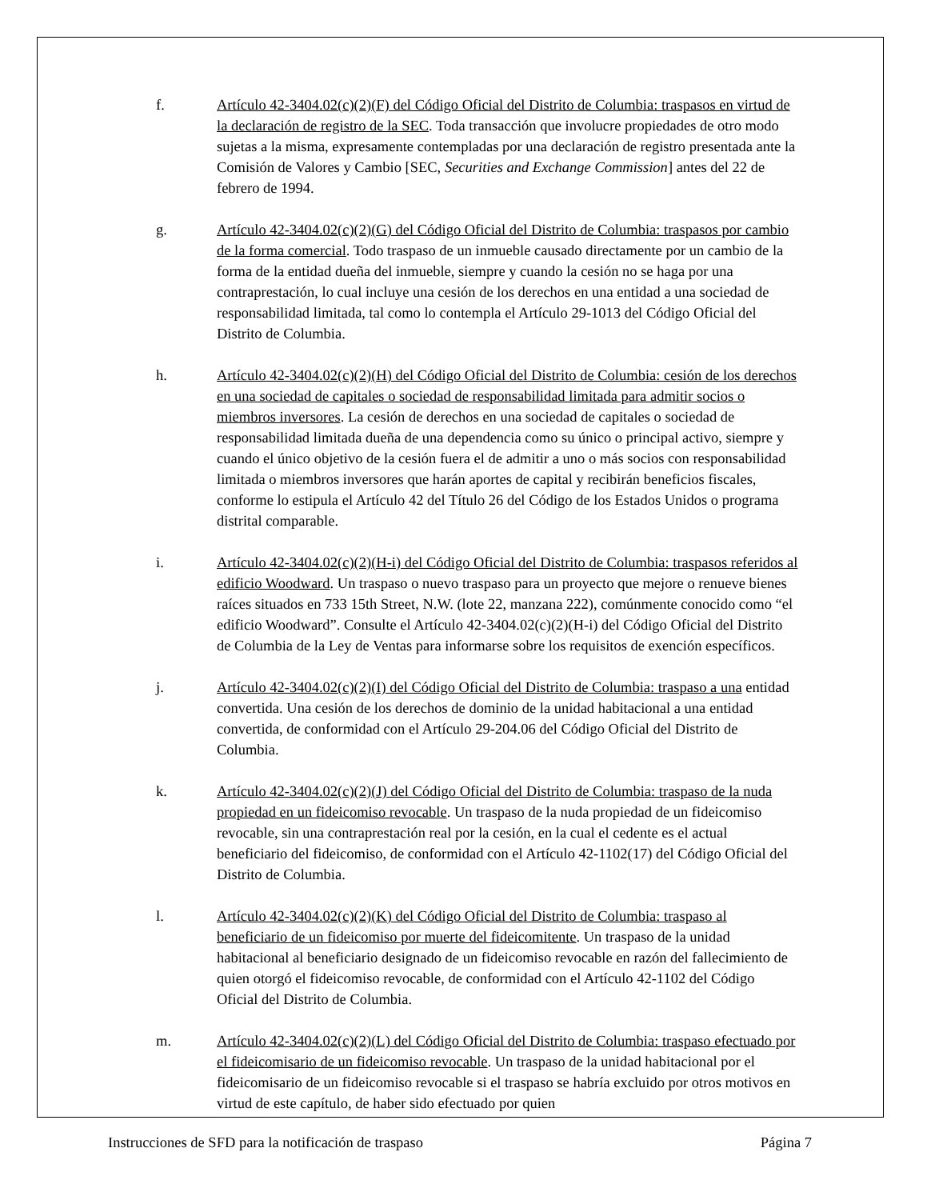f. Artículo 42-3404.02(c)(2)(F) del Código Oficial del Distrito de Columbia: traspasos en virtud de la declaración de registro de la SEC. Toda transacción que involucre propiedades de otro modo sujetas a la misma, expresamente contempladas por una declaración de registro presentada ante la Comisión de Valores y Cambio [SEC, Securities and Exchange Commission] antes del 22 de febrero de 1994.
g. Artículo 42-3404.02(c)(2)(G) del Código Oficial del Distrito de Columbia: traspasos por cambio de la forma comercial. Todo traspaso de un inmueble causado directamente por un cambio de la forma de la entidad dueña del inmueble, siempre y cuando la cesión no se haga por una contraprestación, lo cual incluye una cesión de los derechos en una entidad a una sociedad de responsabilidad limitada, tal como lo contempla el Artículo 29-1013 del Código Oficial del Distrito de Columbia.
h. Artículo 42-3404.02(c)(2)(H) del Código Oficial del Distrito de Columbia: cesión de los derechos en una sociedad de capitales o sociedad de responsabilidad limitada para admitir socios o miembros inversores. La cesión de derechos en una sociedad de capitales o sociedad de responsabilidad limitada dueña de una dependencia como su único o principal activo, siempre y cuando el único objetivo de la cesión fuera el de admitir a uno o más socios con responsabilidad limitada o miembros inversores que harán aportes de capital y recibirán beneficios fiscales, conforme lo estipula el Artículo 42 del Título 26 del Código de los Estados Unidos o programa distrital comparable.
i. Artículo 42-3404.02(c)(2)(H-i) del Código Oficial del Distrito de Columbia: traspasos referidos al edificio Woodward. Un traspaso o nuevo traspaso para un proyecto que mejore o renueve bienes raíces situados en 733 15th Street, N.W. (lote 22, manzana 222), comúnmente conocido como “el edificio Woodward”. Consulte el Artículo 42-3404.02(c)(2)(H-i) del Código Oficial del Distrito de Columbia de la Ley de Ventas para informarse sobre los requisitos de exención específicos.
j. Artículo 42-3404.02(c)(2)(I) del Código Oficial del Distrito de Columbia: traspaso a una entidad convertida. Una cesión de los derechos de dominio de la unidad habitacional a una entidad convertida, de conformidad con el Artículo 29-204.06 del Código Oficial del Distrito de Columbia.
k. Artículo 42-3404.02(c)(2)(J) del Código Oficial del Distrito de Columbia: traspaso de la nuda propiedad en un fideicomiso revocable. Un traspaso de la nuda propiedad de un fideicomiso revocable, sin una contraprestación real por la cesión, en la cual el cedente es el actual beneficiario del fideicomiso, de conformidad con el Artículo 42-1102(17) del Código Oficial del Distrito de Columbia.
l. Artículo 42-3404.02(c)(2)(K) del Código Oficial del Distrito de Columbia: traspaso al beneficiario de un fideicomiso por muerte del fideicomitente. Un traspaso de la unidad habitacional al beneficiario designado de un fideicomiso revocable en razón del fallecimiento de quien otorgó el fideicomiso revocable, de conformidad con el Artículo 42-1102 del Código Oficial del Distrito de Columbia.
m. Artículo 42-3404.02(c)(2)(L) del Código Oficial del Distrito de Columbia: traspaso efectuado por el fideicomisario de un fideicomiso revocable. Un traspaso de la unidad habitacional por el fideicomisario de un fideicomiso revocable si el traspaso se habría excluido por otros motivos en virtud de este capítulo, de haber sido efectuado por quien
Instrucciones de SFD para la notificación de traspaso Página 7